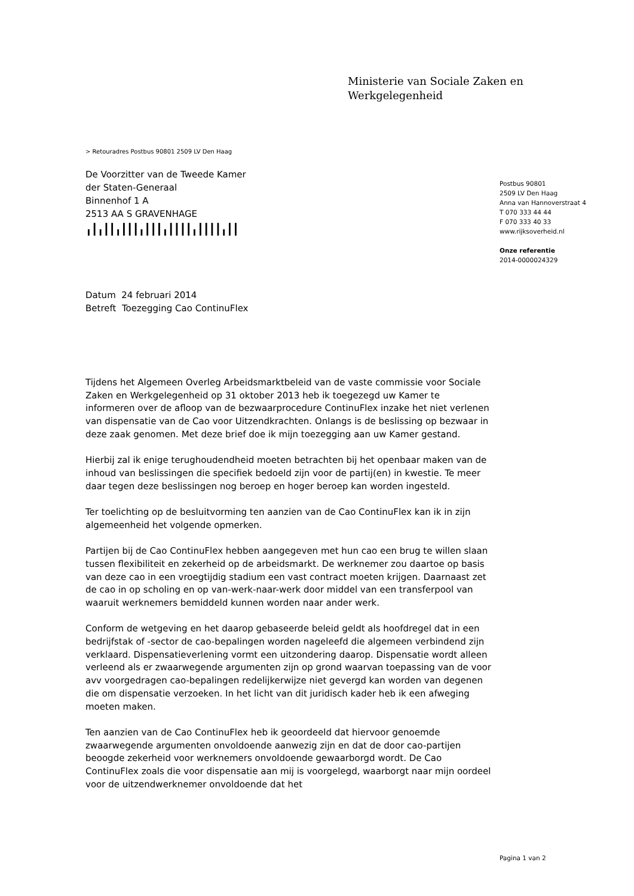Ministerie van Sociale Zaken en
Werkgelegenheid
> Retouradres Postbus 90801 2509 LV Den Haag
De Voorzitter van de Tweede Kamer
der Staten-Generaal
Binnenhof 1 A
2513 AA S GRAVENHAGE
╻┃╻┃┃╻┃┃┃╻┃┃┃╻┃┃┃┃╻┃┃┃┃╻┃┃
Postbus 90801
2509 LV Den Haag
Anna van Hannoverstraat 4
T 070 333 44 44
F 070 333 40 33
www.rijksoverheid.nl
Onze referentie
2014-0000024329
Datum 24 februari 2014
Betreft Toezegging Cao ContinuFlex
Tijdens het Algemeen Overleg Arbeidsmarktbeleid van de vaste commissie voor Sociale Zaken en Werkgelegenheid op 31 oktober 2013 heb ik toegezegd uw Kamer te informeren over de afloop van de bezwaarprocedure ContinuFlex inzake het niet verlenen van dispensatie van de Cao voor Uitzendkrachten. Onlangs is de beslissing op bezwaar in deze zaak genomen. Met deze brief doe ik mijn toezegging aan uw Kamer gestand.
Hierbij zal ik enige terughoudendheid moeten betrachten bij het openbaar maken van de inhoud van beslissingen die specifiek bedoeld zijn voor de partij(en) in kwestie. Te meer daar tegen deze beslissingen nog beroep en hoger beroep kan worden ingesteld.
Ter toelichting op de besluitvorming ten aanzien van de Cao ContinuFlex kan ik in zijn algemeenheid het volgende opmerken.
Partijen bij de Cao ContinuFlex hebben aangegeven met hun cao een brug te willen slaan tussen flexibiliteit en zekerheid op de arbeidsmarkt. De werknemer zou daartoe op basis van deze cao in een vroegtijdig stadium een vast contract moeten krijgen. Daarnaast zet de cao in op scholing en op van-werk-naar-werk door middel van een transferpool van waaruit werknemers bemiddeld kunnen worden naar ander werk.
Conform de wetgeving en het daarop gebaseerde beleid geldt als hoofdregel dat in een bedrijfstak of -sector de cao-bepalingen worden nageleefd die algemeen verbindend zijn verklaard. Dispensatieverlening vormt een uitzondering daarop. Dispensatie wordt alleen verleend als er zwaarwegende argumenten zijn op grond waarvan toepassing van de voor avv voorgedragen cao-bepalingen redelijkerwijze niet gevergd kan worden van degenen die om dispensatie verzoeken. In het licht van dit juridisch kader heb ik een afweging moeten maken.
Ten aanzien van de Cao ContinuFlex heb ik geoordeeld dat hiervoor genoemde zwaarwegende argumenten onvoldoende aanwezig zijn en dat de door cao-partijen beoogde zekerheid voor werknemers onvoldoende gewaarborgd wordt. De Cao ContinuFlex zoals die voor dispensatie aan mij is voorgelegd, waarborgt naar mijn oordeel voor de uitzendwerknemer onvoldoende dat het
Pagina 1 van 2